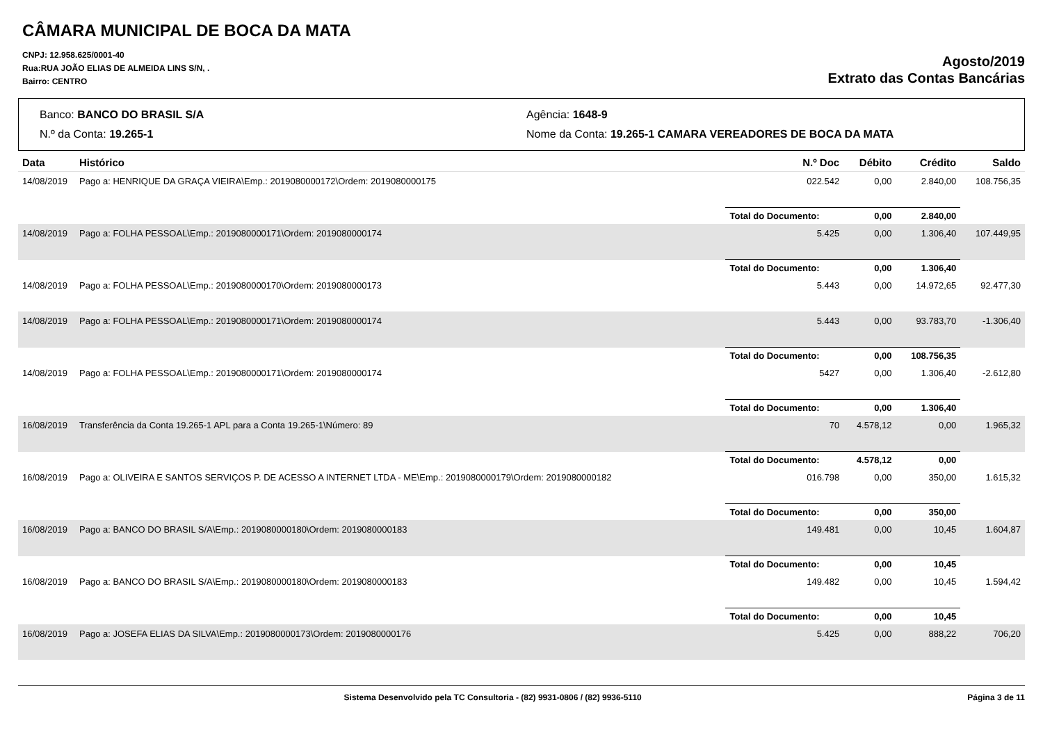CÂMARA MUNICIPAL DE BOCA DA MATA
CNPJ: 12.958.625/0001-40
Rua:RUA JOÃO ELIAS DE ALMEIDA LINS S/N, .
Bairro: CENTRO
Agosto/2019
Extrato das Contas Bancárias
Banco: BANCO DO BRASIL S/A
Agência: 1648-9
N.º da Conta: 19.265-1
Nome da Conta: 19.265-1 CAMARA VEREADORES DE BOCA DA MATA
| Data | Histórico | N.º Doc | Débito | Crédito | Saldo |
| --- | --- | --- | --- | --- | --- |
| 14/08/2019 | Pago a: HENRIQUE DA GRAÇA VIEIRA\Emp.: 2019080000172\Ordem: 2019080000175 | 022.542 | 0,00 | 2.840,00 | 108.756,35 |
| | | Total do Documento: | 0,00 | 2.840,00 | |
| 14/08/2019 | Pago a: FOLHA PESSOAL\Emp.: 2019080000171\Ordem: 2019080000174 | 5.425 | 0,00 | 1.306,40 | 107.449,95 |
| | | Total do Documento: | 0,00 | 1.306,40 | |
| 14/08/2019 | Pago a: FOLHA PESSOAL\Emp.: 2019080000170\Ordem: 2019080000173 | 5.443 | 0,00 | 14.972,65 | 92.477,30 |
| 14/08/2019 | Pago a: FOLHA PESSOAL\Emp.: 2019080000171\Ordem: 2019080000174 | 5.443 | 0,00 | 93.783,70 | -1.306,40 |
| | | Total do Documento: | 0,00 | 108.756,35 | |
| 14/08/2019 | Pago a: FOLHA PESSOAL\Emp.: 2019080000171\Ordem: 2019080000174 | 5427 | 0,00 | 1.306,40 | -2.612,80 |
| | | Total do Documento: | 0,00 | 1.306,40 | |
| 16/08/2019 | Transferência da Conta 19.265-1 APL para a Conta 19.265-1\Número: 89 | 70 | 4.578,12 | 0,00 | 1.965,32 |
| | | Total do Documento: | 4.578,12 | 0,00 | |
| 16/08/2019 | Pago a: OLIVEIRA E SANTOS SERVIÇOS P. DE ACESSO A INTERNET LTDA - ME\Emp.: 2019080000179\Ordem: 2019080000182 | 016.798 | 0,00 | 350,00 | 1.615,32 |
| | | Total do Documento: | 0,00 | 350,00 | |
| 16/08/2019 | Pago a: BANCO DO BRASIL S/A\Emp.: 2019080000180\Ordem: 2019080000183 | 149.481 | 0,00 | 10,45 | 1.604,87 |
| | | Total do Documento: | 0,00 | 10,45 | |
| 16/08/2019 | Pago a: BANCO DO BRASIL S/A\Emp.: 2019080000180\Ordem: 2019080000183 | 149.482 | 0,00 | 10,45 | 1.594,42 |
| | | Total do Documento: | 0,00 | 10,45 | |
| 16/08/2019 | Pago a: JOSEFA ELIAS DA SILVA\Emp.: 2019080000173\Ordem: 2019080000176 | 5.425 | 0,00 | 888,22 | 706,20 |
Sistema Desenvolvido pela TC Consultoria - (82) 9931-0806 / (82) 9936-5110
Página 3 de 11